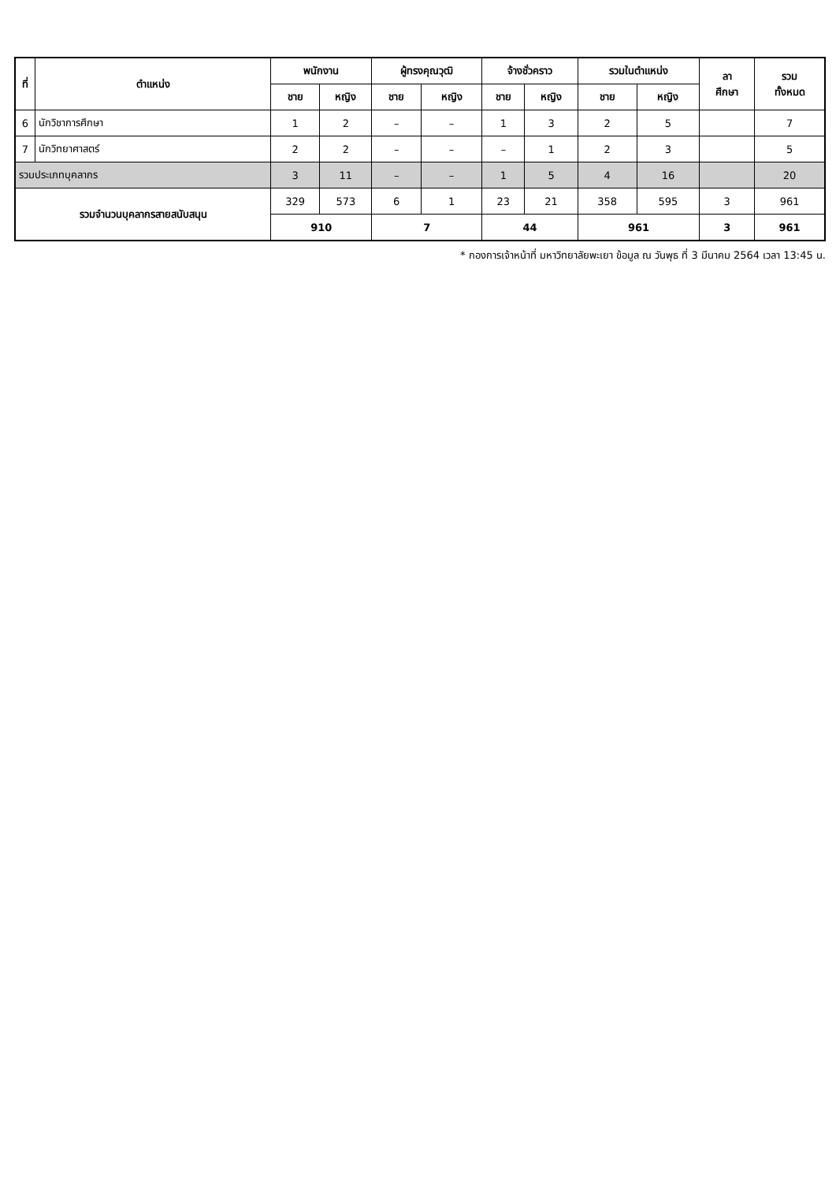| ที่ | ตำแหน่ง | พนักงาน | | ผู้ทรงคุณวุฒิ | | จ้างชั่วคราว | | รวมในตำแหน่ง | | ลา ศึกษา | รวม ทั้งหมด |
| --- | --- | --- | --- | --- | --- | --- | --- | --- | --- | --- | --- |
| | | ชาย | หญิง | ชาย | หญิง | ชาย | หญิง | ชาย | หญิง | | |
| 6 | นักวิชาการศึกษา | 1 | 2 | – | – | 1 | 3 | 2 | 5 | | 7 |
| 7 | นักวิทยาศาสตร์ | 2 | 2 | – | – | – | 1 | 2 | 3 | | 5 |
| รวมประเภทบุคลากร | | 3 | 11 | – | – | 1 | 5 | 4 | 16 | | 20 |
| รวมจำนวนบุคลากรสายสนับสนุน | | 329 | 573 | 6 | 1 | 23 | 21 | 358 | 595 | 3 | 961 |
| | | 910 | | 7 | | 44 | | 961 | | 3 | 961 |
* กองการเจ้าหน้าที่ มหาวิทยาลัยพะเยา ข้อมูล ณ วันพุธ ที่ 3 มีนาคม 2564 เวลา 13:45 น.